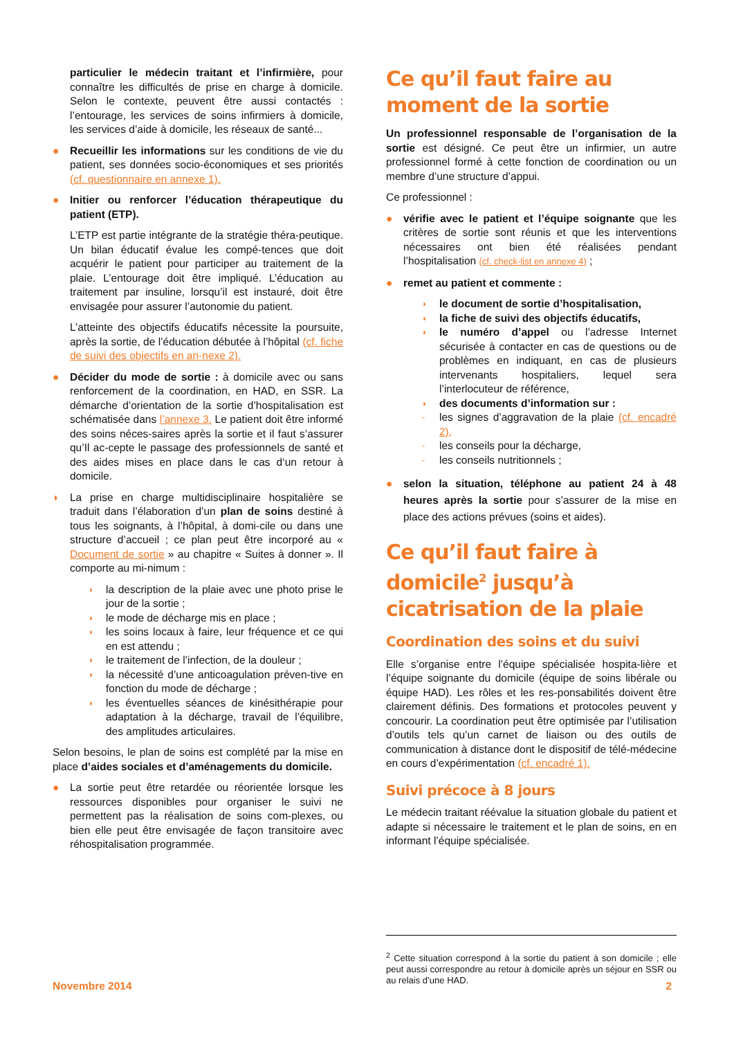particulier le médecin traitant et l’infirmière, pour connaître les difficultés de prise en charge à domicile. Selon le contexte, peuvent être aussi contactés : l’entourage, les services de soins infirmiers à domicile, les services d’aide à domicile, les réseaux de santé...
● Recueillir les informations sur les conditions de vie du patient, ses données socio-économiques et ses priorités (cf. questionnaire en annexe 1).
● Initier ou renforcer l’éducation thérapeutique du patient (ETP).
L’ETP est partie intégrante de la stratégie théra-peutique. Un bilan éducatif évalue les compé-tences que doit acquérir le patient pour participer au traitement de la plaie. L’entourage doit être impliqué. L’éducation au traitement par insuline, lorsqu’il est instauré, doit être envisagée pour assurer l’autonomie du patient.
L’atteinte des objectifs éducatifs nécessite la poursuite, après la sortie, de l’éducation débutée à l’hôpital (cf. fiche de suivi des objectifs en an-nexe 2).
● Décider du mode de sortie : à domicile avec ou sans renforcement de la coordination, en HAD, en SSR. La démarche d’orientation de la sortie d’hospitalisation est schématisée dans l’annexe 3. Le patient doit être informé des soins néces-saires après la sortie et il faut s’assurer qu’Il ac-cepte le passage des professionnels de santé et des aides mises en place dans le cas d‘un retour à domicile.
◗ La prise en charge multidisciplinaire hospitalière se traduit dans l’élaboration d’un plan de soins destiné à tous les soignants, à l’hôpital, à domi-cile ou dans une structure d’accueil ; ce plan peut être incorporé au « Document de sortie » au chapitre « Suites à donner ». Il comporte au mi-nimum :
◗ la description de la plaie avec une photo prise le jour de la sortie ;
◗ le mode de décharge mis en place ;
◗ les soins locaux à faire, leur fréquence et ce qui en est attendu ;
◗ le traitement de l’infection, de la douleur ;
◗ la nécessité d’une anticoagulation préven-tive en fonction du mode de décharge ;
◗ les éventuelles séances de kinésithérapie pour adaptation à la décharge, travail de l’équilibre, des amplitudes articulaires.
Selon besoins, le plan de soins est complété par la mise en place d’aides sociales et d’aménagements du domicile.
● La sortie peut être retardée ou réorientée lorsque les ressources disponibles pour organiser le suivi ne permettent pas la réalisation de soins com-plexes, ou bien elle peut être envisagée de façon transitoire avec réhospitalisation programmée.
Ce qu’il faut faire au moment de la sortie
Un professionnel responsable de l’organisation de la sortie est désigné. Ce peut être un infirmier, un autre professionnel formé à cette fonction de coordination ou un membre d’une structure d’appui.
Ce professionnel :
● vérifie avec le patient et l’équipe soignante que les critères de sortie sont réunis et que les interventions nécessaires ont bien été réalisées pendant l’hospitalisation (cf. check-list en annexe 4) ;
● remet au patient et commente :
◗ le document de sortie d’hospitalisation,
◗ la fiche de suivi des objectifs éducatifs,
◗ le numéro d’appel ou l’adresse Internet sécurisée à contacter en cas de questions ou de problèmes en indiquant, en cas de plusieurs intervenants hospitaliers, lequel sera l’interlocuteur de référence,
◗ des documents d’information sur :
- les signes d’aggravation de la plaie (cf. encadré 2),
- les conseils pour la décharge,
- les conseils nutritionnels ;
● selon la situation, téléphone au patient 24 à 48 heures après la sortie pour s’assurer de la mise en place des actions prévues (soins et aides).
Ce qu’il faut faire à domicile<sup>2</sup> jusqu’à cicatrisation de la plaie
Coordination des soins et du suivi
Elle s’organise entre l’équipe spécialisée hospita-lière et l’équipe soignante du domicile (équipe de soins libérale ou équipe HAD). Les rôles et les res-ponsabilités doivent être clairement définis. Des formations et protocoles peuvent y concourir. La coordination peut être optimisée par l’utilisation d’outils tels qu’un carnet de liaison ou des outils de communication à distance dont le dispositif de télé-médecine en cours d’expérimentation (cf. encadré 1).
Suivi précoce à 8 jours
Le médecin traitant réévalue la situation globale du patient et adapte si nécessaire le traitement et le plan de soins, en en informant l’équipe spécialisée.
<sup>2</sup> Cette situation correspond à la sortie du patient à son domicile ; elle peut aussi correspondre au retour à domicile après un séjour en SSR ou au relais d’une HAD.
Novembre 2014 2